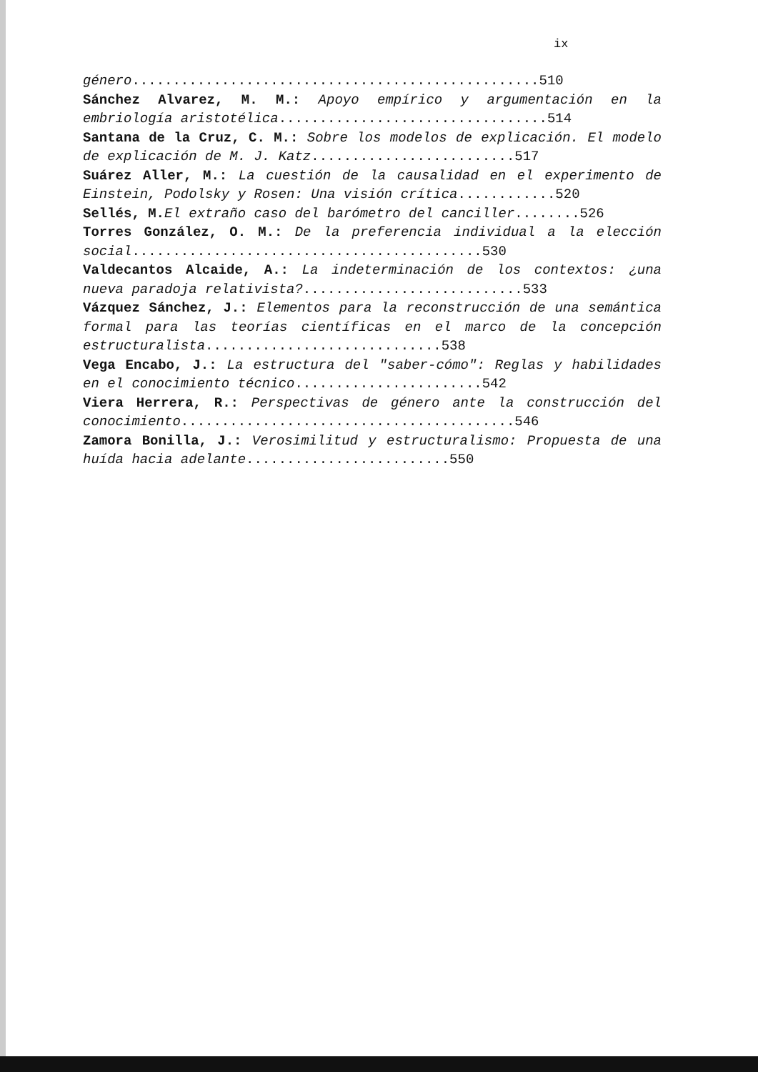ix
género..................................................510
Sánchez Alvarez, M. M.: Apoyo empírico y argumentación en la embriología aristotélica.................................514
Santana de la Cruz, C. M.: Sobre los modelos de explicación. El modelo de explicación de M. J. Katz.........................517
Suárez Aller, M.: La cuestión de la causalidad en el experimento de Einstein, Podolsky y Rosen: Una visión crítica............520
Sellés, M. El extraño caso del barómetro del canciller........526
Torres González, O. M.: De la preferencia individual a la elección social...........................................530
Valdecantos Alcaide, A.: La indeterminación de los contextos: ¿una nueva paradoja relativista?...........................533
Vázquez Sánchez, J.: Elementos para la reconstrucción de una semántica formal para las teorías científicas en el marco de la concepción estructuralista.............................538
Vega Encabo, J.: La estructura del "saber-cómo": Reglas y habilidades en el conocimiento técnico.......................542
Viera Herrera, R.: Perspectivas de género ante la construcción del conocimiento.........................................546
Zamora Bonilla, J.: Verosimilitud y estructuralismo: Propuesta de una huída hacia adelante.........................550